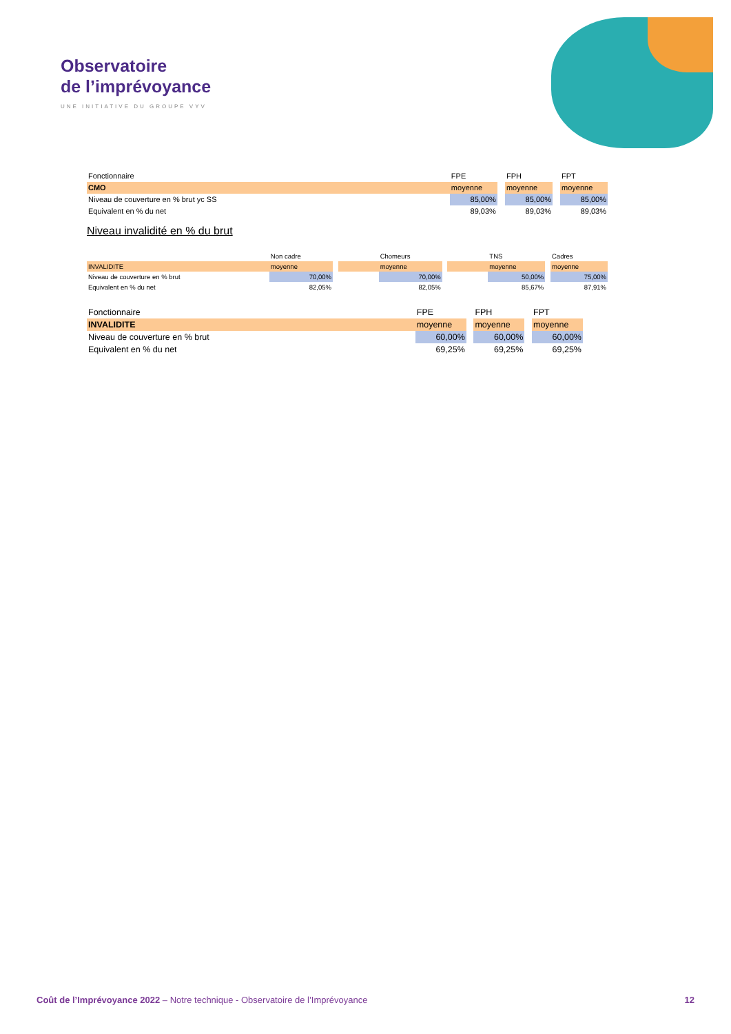Observatoire
de l’imprévoyance
UNE INITIATIVE DU GROUPE VYV
| Fonctionnaire | FPE | | FPH | | FPT |
| CMO | moyenne | | moyenne | | moyenne |
| Niveau de couverture en % brut yc SS | 85,00% | | 85,00% | | 85,00% |
| Equivalent en % du net | 89,03% | | 89,03% | | 89,03% |
Niveau invalidité en % du brut
| | Non cadre | | | Chomeurs | | | TNS | | Cadres |
| INVALIDITE | moyenne | | | moyenne | | | moyenne | | moyenne |
| Niveau de couverture en % brut | 70,00% | | | 70,00% | | | 50,00% | | 75,00% |
| Equivalent en % du net | 82,05% | | | 82,05% | | | 85,67% | | 87,91% |
| Fonctionnaire | FPE | | FPH | | FPT |
| INVALIDITE | moyenne | | moyenne | | moyenne |
| Niveau de couverture en % brut | 60,00% | | 60,00% | | 60,00% |
| Equivalent en % du net | 69,25% | | 69,25% | | 69,25% |
Coût de l’Imprévoyance 2022 – Notre technique - Observatoire de l’Imprévoyance 12